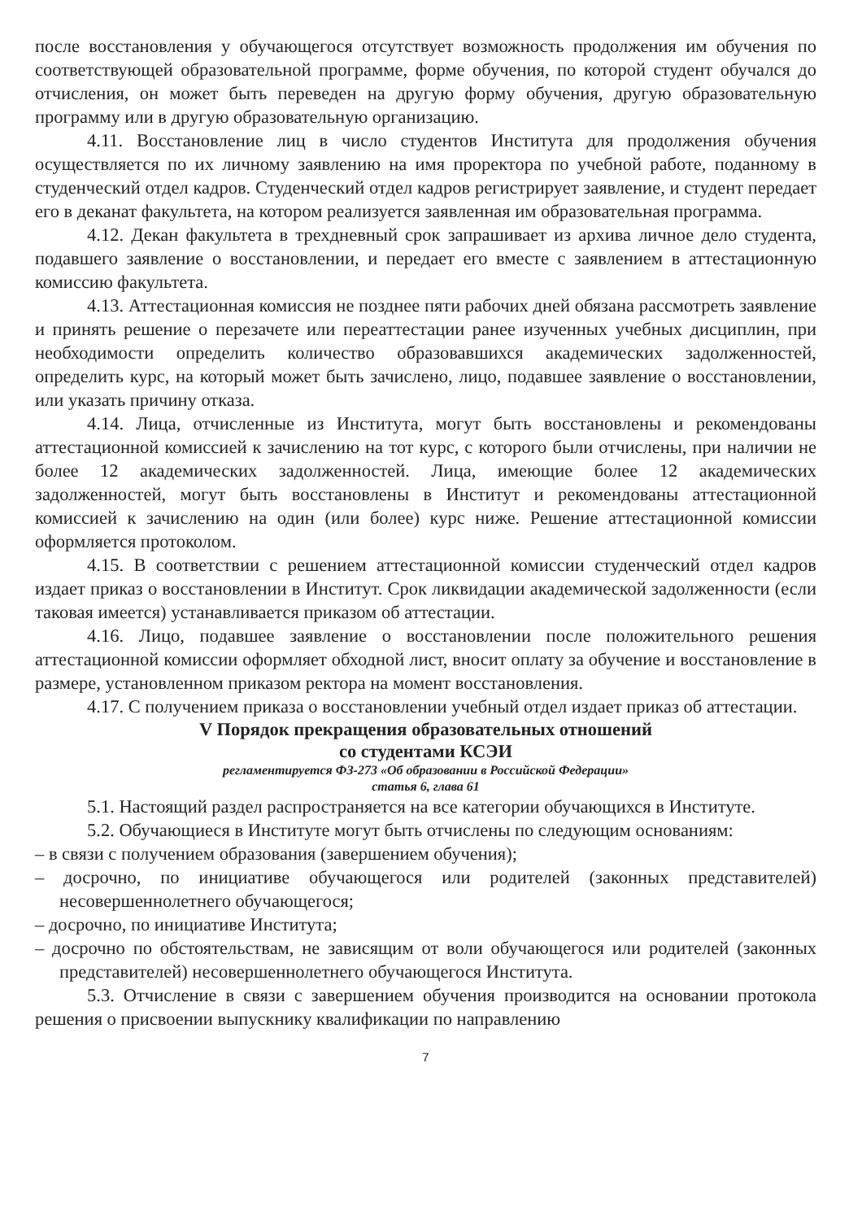после восстановления у обучающегося отсутствует возможность продолжения им обучения по соответствующей образовательной программе, форме обучения, по которой студент обучался до отчисления, он может быть переведен на другую форму обучения, другую образовательную программу или в другую образовательную организацию.
4.11. Восстановление лиц в число студентов Института для продолжения обучения осуществляется по их личному заявлению на имя проректора по учебной работе, поданному в студенческий отдел кадров. Студенческий отдел кадров регистрирует заявление, и студент передает его в деканат факультета, на котором реализуется заявленная им образовательная программа.
4.12. Декан факультета в трехдневный срок запрашивает из архива личное дело студента, подавшего заявление о восстановлении, и передает его вместе с заявлением в аттестационную комиссию факультета.
4.13. Аттестационная комиссия не позднее пяти рабочих дней обязана рассмотреть заявление и принять решение о перезачете или переаттестации ранее изученных учебных дисциплин, при необходимости определить количество образовавшихся академических задолженностей, определить курс, на который может быть зачислено, лицо, подавшее заявление о восстановлении, или указать причину отказа.
4.14. Лица, отчисленные из Института, могут быть восстановлены и рекомендованы аттестационной комиссией к зачислению на тот курс, с которого были отчислены, при наличии не более 12 академических задолженностей. Лица, имеющие более 12 академических задолженностей, могут быть восстановлены в Институт и рекомендованы аттестационной комиссией к зачислению на один (или более) курс ниже. Решение аттестационной комиссии оформляется протоколом.
4.15. В соответствии с решением аттестационной комиссии студенческий отдел кадров издает приказ о восстановлении в Институт. Срок ликвидации академической задолженности (если таковая имеется) устанавливается приказом об аттестации.
4.16. Лицо, подавшее заявление о восстановлении после положительного решения аттестационной комиссии оформляет обходной лист, вносит оплату за обучение и восстановление в размере, установленном приказом ректора на момент восстановления.
4.17. С получением приказа о восстановлении учебный отдел издает приказ об аттестации.
V Порядок прекращения образовательных отношений
со студентами КСЭИ
регламентируется ФЗ-273 «Об образовании в Российской Федерации»
статья 6, глава 61
5.1. Настоящий раздел распространяется на все категории обучающихся в Институте.
5.2. Обучающиеся в Институте могут быть отчислены по следующим основаниям:
– в связи с получением образования (завершением обучения);
– досрочно, по инициативе обучающегося или родителей (законных представителей) несовершеннолетнего обучающегося;
– досрочно, по инициативе Института;
– досрочно по обстоятельствам, не зависящим от воли обучающегося или родителей (законных представителей) несовершеннолетнего обучающегося Института.
5.3. Отчисление в связи с завершением обучения производится на основании протокола решения о присвоении выпускнику квалификации по направлению
7